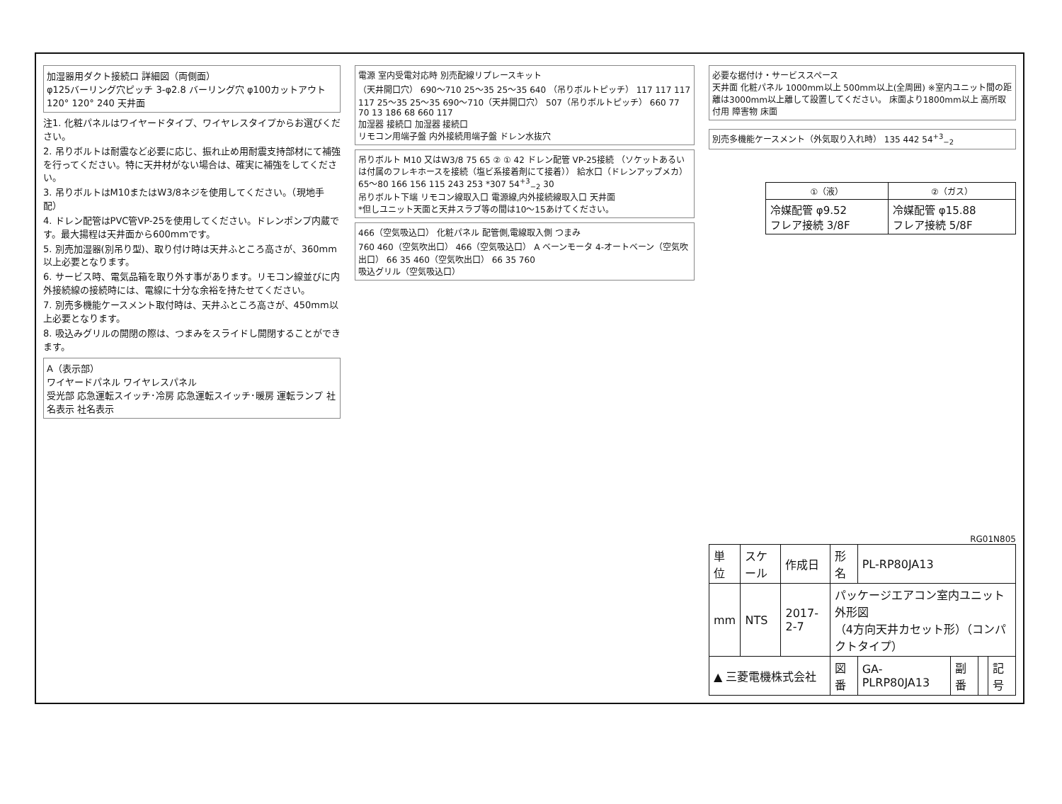加湿器用ダクト接続口 詳細図（両側面）
φ125バーリング穴ピッチ 3-φ2.8 バーリング穴 φ100カットアウト 120° 120° 240 天井面
注1. 化粧パネルはワイヤードタイプ、ワイヤレスタイプからお選びください。
2. 吊りボルトは耐震など必要に応じ、振れ止め用耐震支持部材にて補強を行ってください。特に天井材がない場合は、確実に補強をしてください。
3. 吊りボルトはM10またはW3/8ネジを使用してください。（現地手配）
4. ドレン配管はPVC管VP-25を使用してください。ドレンポンプ内蔵です。最大揚程は天井面から600mmです。
5. 別売加湿器(別吊り型)、取り付け時は天井ふところ高さが、360mm以上必要となります。
6. サービス時、電気品箱を取り外す事があります。リモコン線並びに内外接続線の接続時には、電線に十分な余裕を持たせてください。
7. 別売多機能ケースメント取付時は、天井ふところ高さが、450mm以上必要となります。
8. 吸込みグリルの開閉の際は、つまみをスライドし開閉することができます。
A（表示部）
ワイヤードパネル ワイヤレスパネル
受光部 応急運転スイッチ･冷房 応急運転スイッチ･暖房 運転ランプ 社名表示 社名表示
電源 室内受電対応時 別売配線リプレースキット
（天井開口穴） 690～710 25～35 25～35 640 （吊りボルトピッチ） 117 117 117 117 25～35 25～35 690～710（天井開口穴） 507（吊りボルトピッチ） 660 77 70 13 186 68 660 117
加湿器 接続口 加湿器 接続口
リモコン用端子盤 内外接続用端子盤 ドレン水抜穴
吊りボルト M10 又はW3/8 75 65 ② ① 42 ドレン配管 VP-25接続 （ソケットあるいは付属のフレキホースを接続（塩ビ系接着剤にて接着）） 給水口（ドレンアップメカ）
65～80 166 156 115 243 253 *307 54<sup>+3</sup><sub>−2</sub> 30
吊りボルト下端 リモコン線取入口 電源線,内外接続線取入口 天井面
*但しユニット天面と天井スラブ等の間は10～15あけてください。
466（空気吸込口） 化粧パネル 配管側,電線取入側 つまみ
760 460（空気吹出口） 466（空気吸込口） A ベーンモータ 4-オートベーン（空気吹出口） 66 35 460（空気吹出口） 66 35 760
吸込グリル（空気吸込口）
必要な据付け・サービススペース
天井面 化粧パネル 1000mm以上 500mm以上(全周囲) ※室内ユニット間の距離は3000mm以上離して設置してください。 床面より1800mm以上 高所取付用 障害物 床面
別売多機能ケースメント（外気取り入れ時） 135 442 54<sup>+3</sup><sub>−2</sub>
| ①（液） | ②（ガス） |
| --- | --- |
| 冷媒配管 φ9.52 フレア接続 3/8F | 冷媒配管 φ15.88 フレア接続 5/8F |
RG01N805
| 単位 | スケール | 作成日 | 形名 | PL-RP80JA13 | | | |
| mm | NTS | 2017-2-7 | パッケージエアコン室内ユニット外形図 （4方向天井カセット形）（コンパクトタイプ） | | | | |
| ▲ 三菱電機株式会社 | | | 図番 | GA-PLRP80JA13 | 副番 | | 記号 |